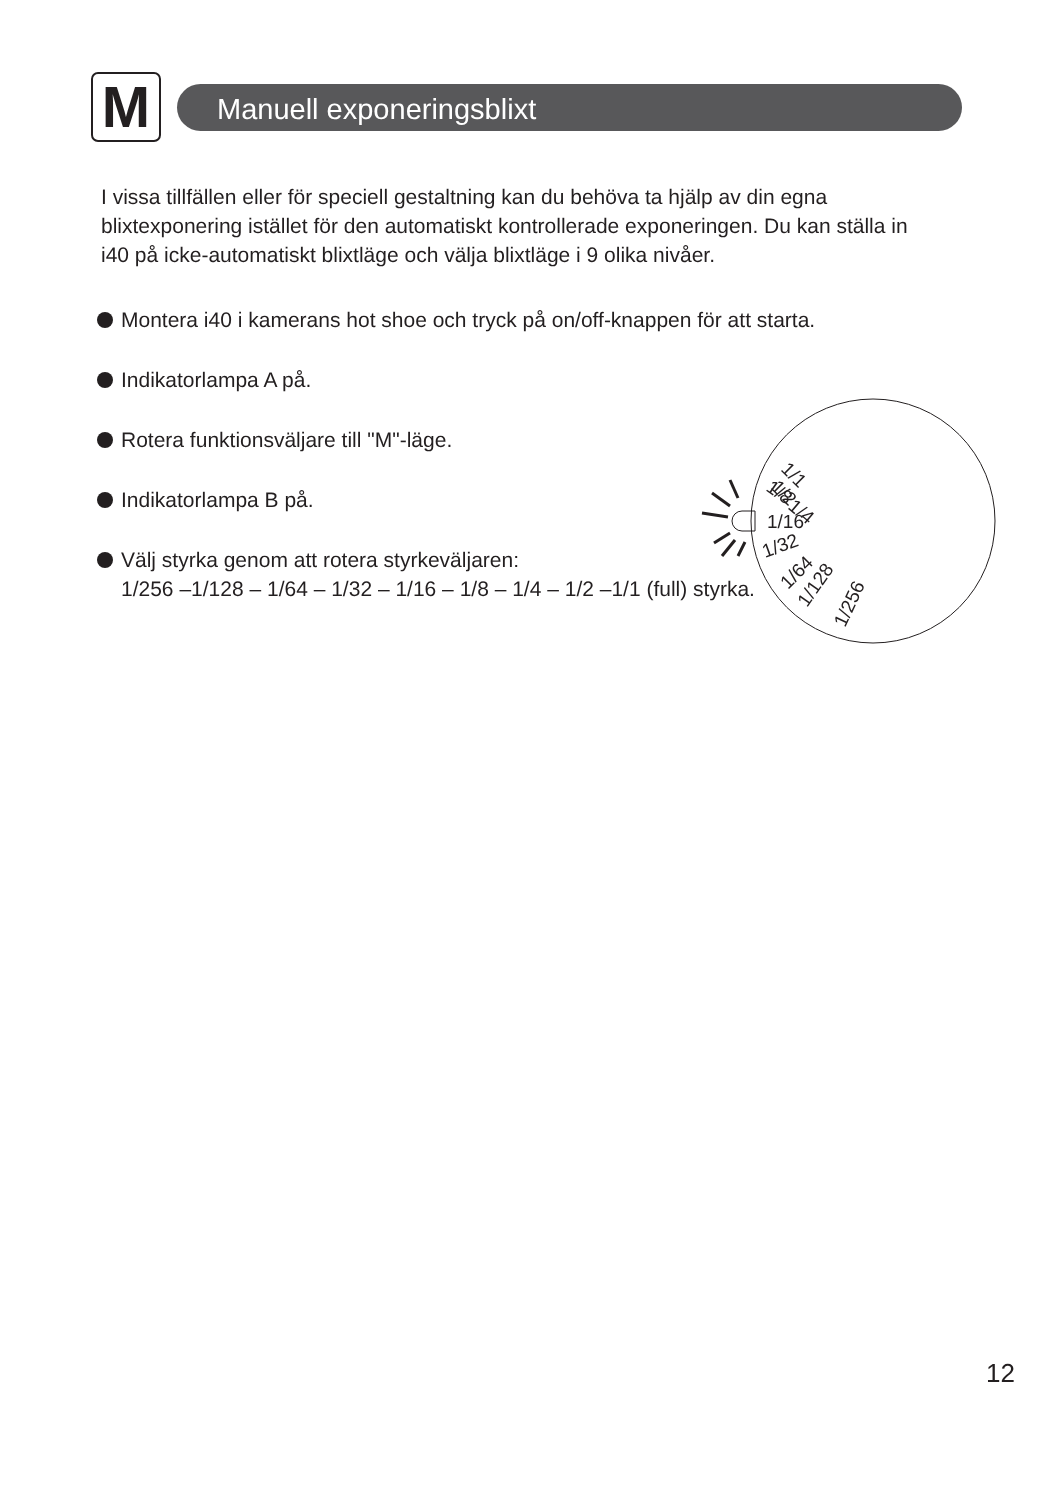M
Manuell exponeringsblixt
I vissa tillfällen eller för speciell gestaltning kan du behöva ta hjälp av din egna blixtexponering istället för den automatiskt kontrollerade exponeringen. Du kan ställa in i40 på icke-automatiskt blixtläge och välja blixtläge i 9 olika nivåer.
Montera i40 i kamerans hot shoe och tryck på on/off-knappen för att starta.
Indikatorlampa A på.
Rotera funktionsväljare till "M"-läge.
Indikatorlampa B på.
Välj styrka genom att rotera styrkeväljaren:
1/256 –1/128 – 1/64 – 1/32 – 1/16 – 1/8 – 1/4 – 1/2 –1/1 (full) styrka.
1/1
1/2
1/4
1/8
1/16
1/32
1/64
1/128
1/256
12